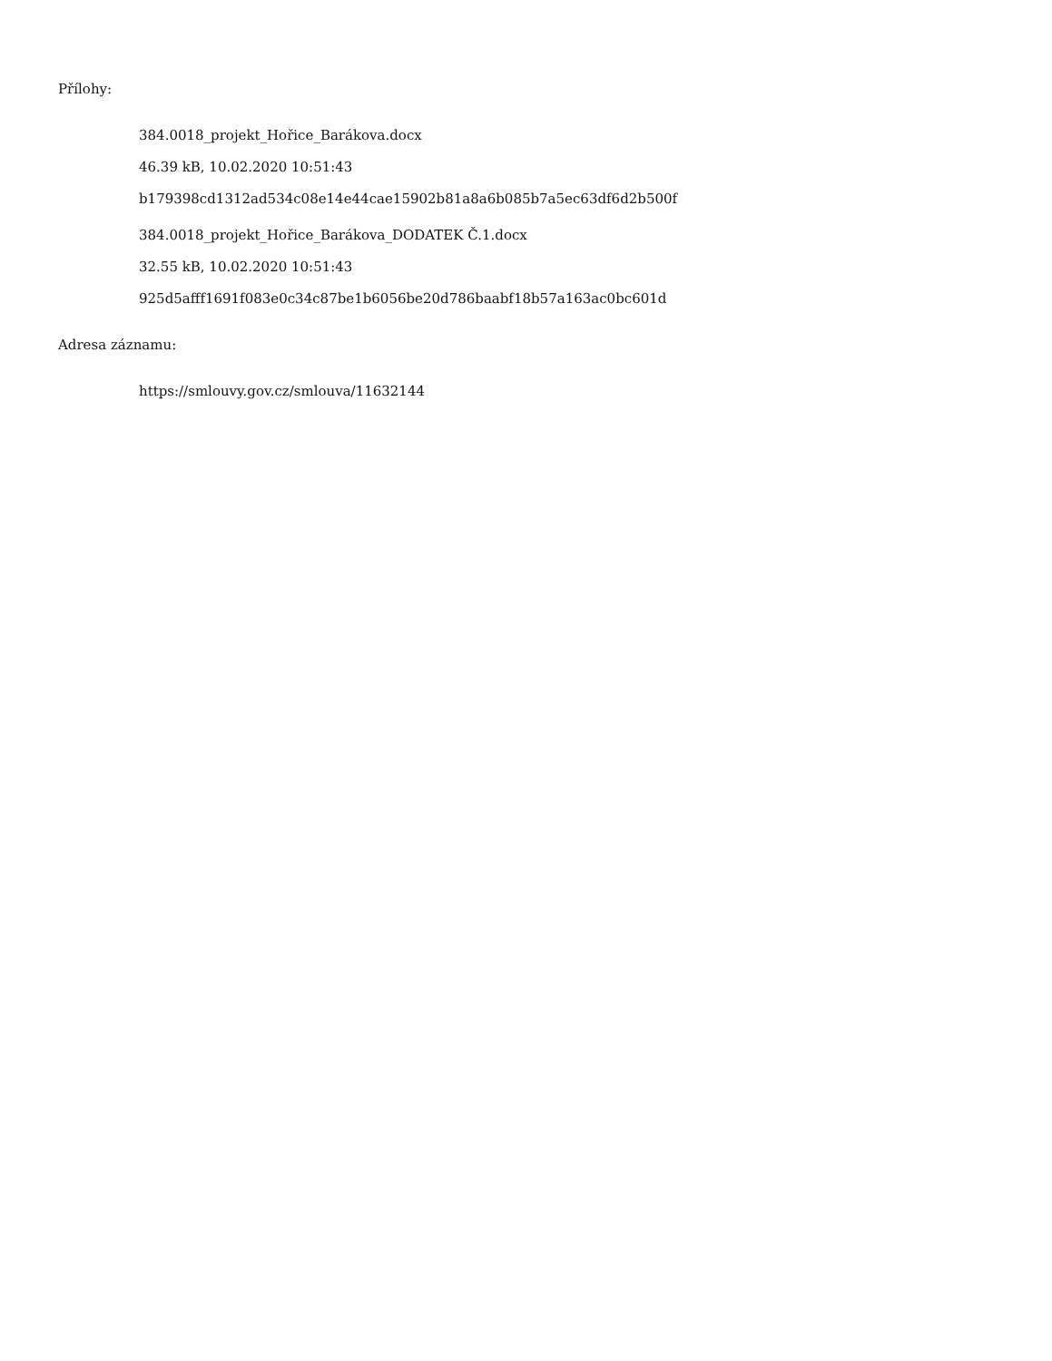Přílohy:
384.0018_projekt_Hořice_Barákova.docx
46.39 kB, 10.02.2020 10:51:43
b179398cd1312ad534c08e14e44cae15902b81a8a6b085b7a5ec63df6d2b500f
384.0018_projekt_Hořice_Barákova_DODATEK Č.1.docx
32.55 kB, 10.02.2020 10:51:43
925d5afff1691f083e0c34c87be1b6056be20d786baabf18b57a163ac0bc601d
Adresa záznamu:
https://smlouvy.gov.cz/smlouva/11632144